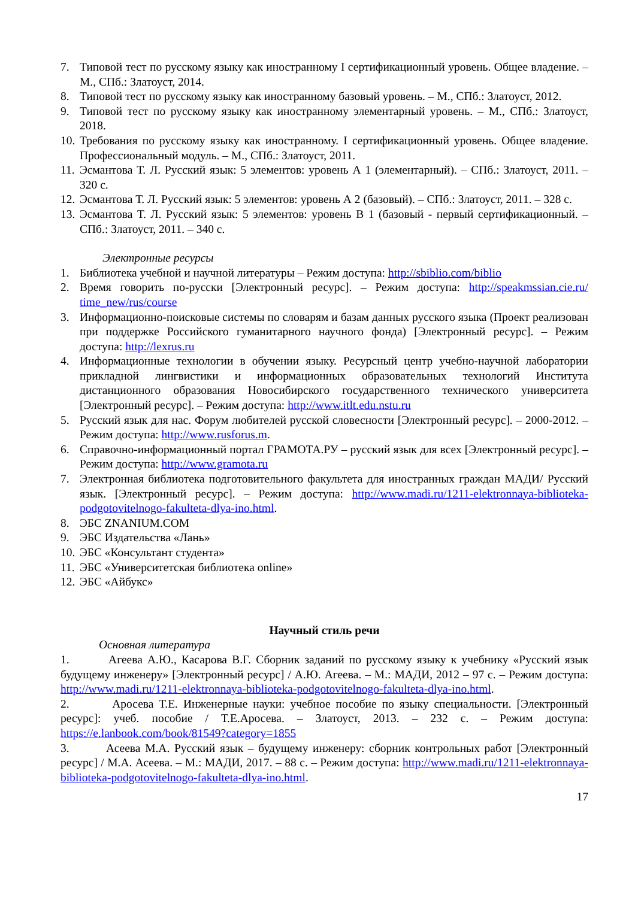7. Типовой тест по русскому языку как иностранному I сертификационный уровень. Общее владение. – М., СПб.: Златоуст, 2014.
8. Типовой тест по русскому языку как иностранному базовый уровень. – М., СПб.: Златоуст, 2012.
9. Типовой тест по русскому языку как иностранному элементарный уровень. – М., СПб.: Златоуст, 2018.
10. Требования по русскому языку как иностранному. I сертификационный уровень. Общее владение. Профессиональный модуль. – М., СПб.: Златоуст, 2011.
11. Эсмантова Т. Л. Русский язык: 5 элементов: уровень А 1 (элементарный). – СПб.: Златоуст, 2011. – 320 с.
12. Эсмантова Т. Л. Русский язык: 5 элементов: уровень А 2 (базовый). – СПб.: Златоуст, 2011. – 328 с.
13. Эсмантова Т. Л. Русский язык: 5 элементов: уровень В 1 (базовый - первый сертификационный. – СПб.: Златоуст, 2011. – 340 с.
Электронные ресурсы
1. Библиотека учебной и научной литературы – Режим доступа: http://sbiblio.com/biblio
2. Время говорить по-русски [Электронный ресурс]. – Режим доступа: http://speakmssian.cie.ru/ time_new/rus/course
3. Информационно-поисковые системы по словарям и базам данных русского языка (Проект реализован при поддержке Российского гуманитарного научного фонда) [Электронный ресурс]. – Режим доступа: http://lexrus.ru
4. Информационные технологии в обучении языку. Ресурсный центр учебно-научной лаборатории прикладной лингвистики и информационных образовательных технологий Института дистанционного образования Новосибирского государственного технического университета [Электронный ресурс]. – Режим доступа: http://www.itlt.edu.nstu.ru
5. Русский язык для нас. Форум любителей русской словесности [Электронный ресурс]. – 2000-2012. – Режим доступа: http://www.rusforus.m.
6. Справочно-информационный портал ГРАМОТА.РУ – русский язык для всех [Электронный ресурс]. – Режим доступа: http://www.gramota.ru
7. Электронная библиотека подготовительного факультета для иностранных граждан МАДИ/ Русский язык. [Электронный ресурс]. – Режим доступа: http://www.madi.ru/1211-elektronnaya-biblioteka-podgotovitelnogo-fakulteta-dlya-ino.html.
8. ЭБС ZNANIUM.COM
9. ЭБС Издательства «Лань»
10. ЭБС «Консультант студента»
11. ЭБС «Университетская библиотека online»
12. ЭБС «Айбукс»
Научный стиль речи
Основная литература
1. Агеева А.Ю., Касарова В.Г. Сборник заданий по русскому языку к учебнику «Русский язык будущему инженеру» [Электронный ресурс] / А.Ю. Агеева. – М.: МАДИ, 2012 – 97 с. – Режим доступа: http://www.madi.ru/1211-elektronnaya-biblioteka-podgotovitelnogo-fakulteta-dlya-ino.html.
2. Аросева Т.Е. Инженерные науки: учебное пособие по языку специальности. [Электронный ресурс]: учеб. пособие / Т.Е.Аросева. – Златоуст, 2013. – 232 с. – Режим доступа: https://e.lanbook.com/book/81549?category=1855
3. Асеева М.А. Русский язык – будущему инженеру: сборник контрольных работ [Электронный ресурс] / М.А. Асеева. – М.: МАДИ, 2017. – 88 с. – Режим доступа: http://www.madi.ru/1211-elektronnaya-biblioteka-podgotovitelnogo-fakulteta-dlya-ino.html.
17